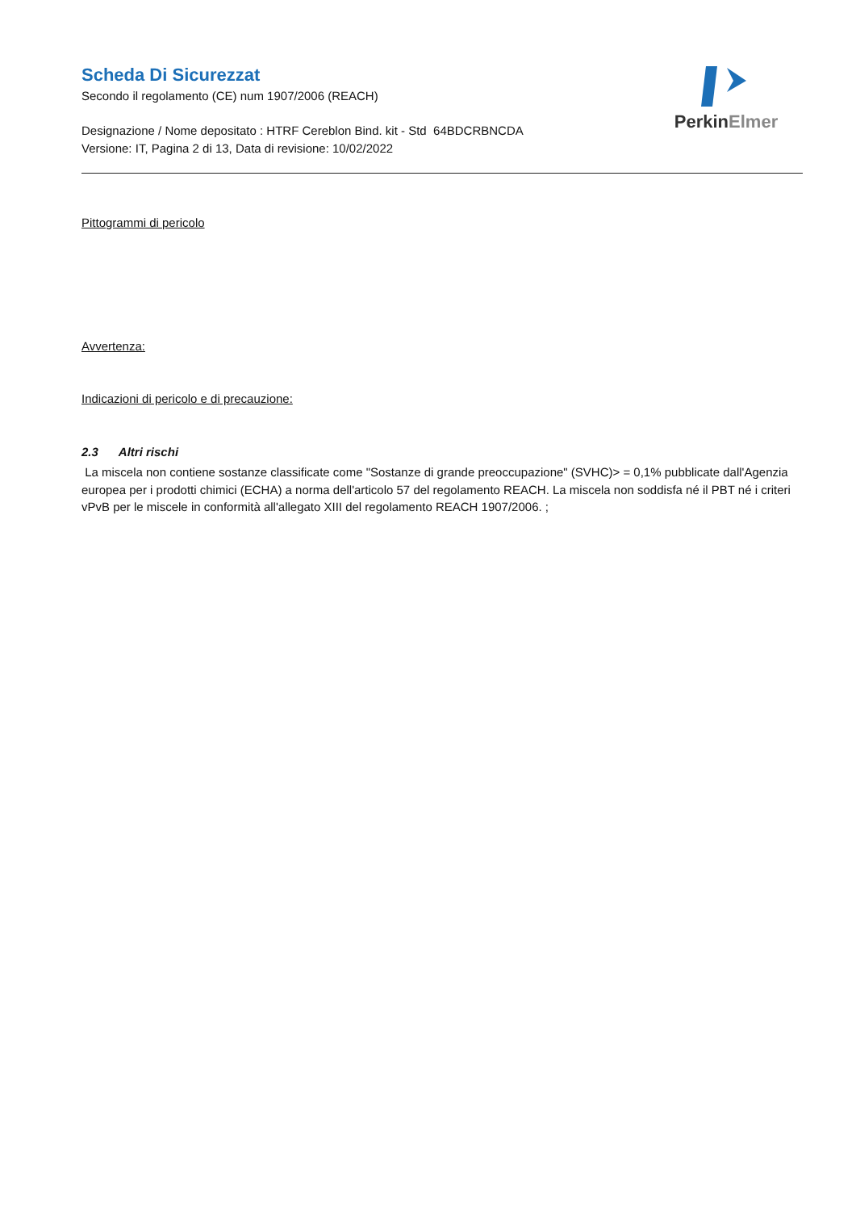Scheda Di Sicurezzat
Secondo il regolamento (CE) num 1907/2006 (REACH)
Designazione / Nome depositato : HTRF Cereblon Bind. kit - Std 64BDCRBNCDA
Versione: IT, Pagina 2 di 13, Data di revisione: 10/02/2022
PerkinElmer
Pittogrammi di pericolo
Avvertenza:
Indicazioni di pericolo e di precauzione:
2.3 Altri rischi
La miscela non contiene sostanze classificate come "Sostanze di grande preoccupazione" (SVHC)> = 0,1% pubblicate dall'Agenzia europea per i prodotti chimici (ECHA) a norma dell'articolo 57 del regolamento REACH. La miscela non soddisfa né il PBT né i criteri vPvB per le miscele in conformità all'allegato XIII del regolamento REACH 1907/2006. ;